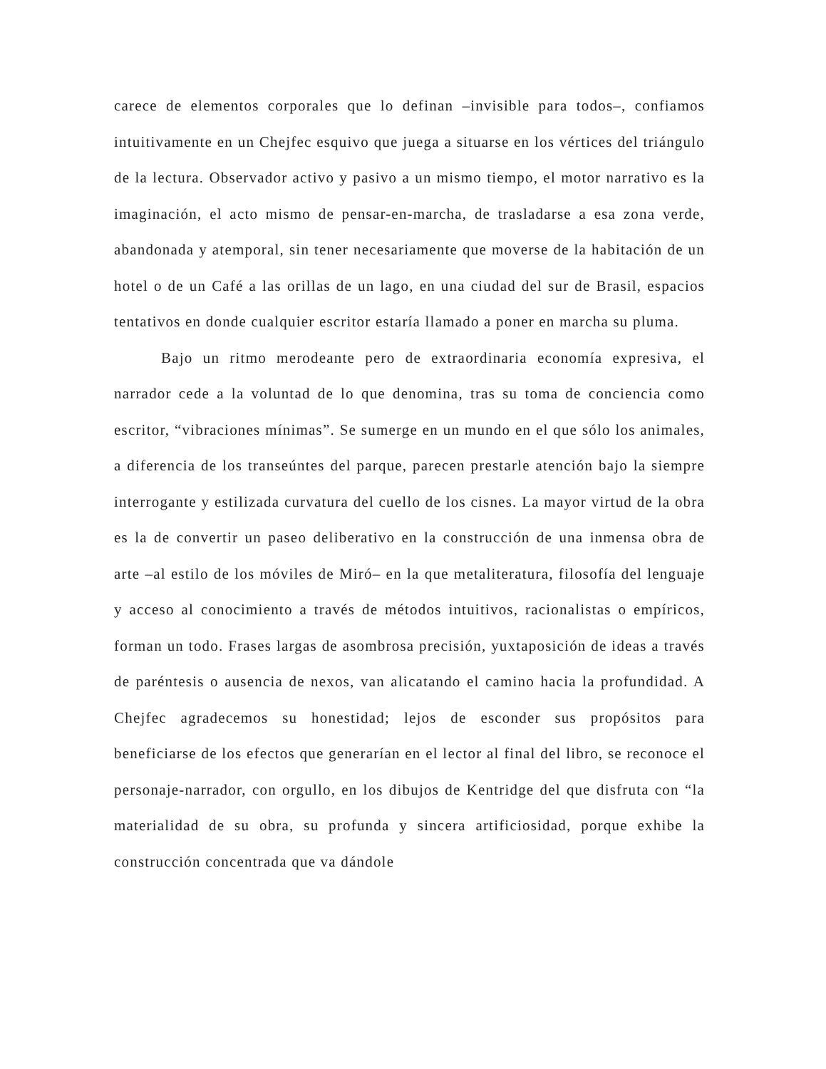carece de elementos corporales que lo definan –invisible para todos–, confiamos intuitivamente en un Chejfec esquivo que juega a situarse en los vértices del triángulo de la lectura. Observador activo y pasivo a un mismo tiempo, el motor narrativo es la imaginación, el acto mismo de pensar-en-marcha, de trasladarse a esa zona verde, abandonada y atemporal, sin tener necesariamente que moverse de la habitación de un hotel o de un Café a las orillas de un lago, en una ciudad del sur de Brasil, espacios tentativos en donde cualquier escritor estaría llamado a poner en marcha su pluma.
Bajo un ritmo merodeante pero de extraordinaria economía expresiva, el narrador cede a la voluntad de lo que denomina, tras su toma de conciencia como escritor, “vibraciones mínimas”. Se sumerge en un mundo en el que sólo los animales, a diferencia de los transeúntes del parque, parecen prestarle atención bajo la siempre interrogante y estilizada curvatura del cuello de los cisnes. La mayor virtud de la obra es la de convertir un paseo deliberativo en la construcción de una inmensa obra de arte –al estilo de los móviles de Miró– en la que metaliteratura, filosofía del lenguaje y acceso al conocimiento a través de métodos intuitivos, racionalistas o empíricos, forman un todo. Frases largas de asombrosa precisión, yuxtaposición de ideas a través de paréntesis o ausencia de nexos, van alicatando el camino hacia la profundidad. A Chejfec agradecemos su honestidad; lejos de esconder sus propósitos para beneficiarse de los efectos que generarían en el lector al final del libro, se reconoce el personaje-narrador, con orgullo, en los dibujos de Kentridge del que disfruta con “la materialidad de su obra, su profunda y sincera artificiosidad, porque exhibe la construcción concentrada que va dándole